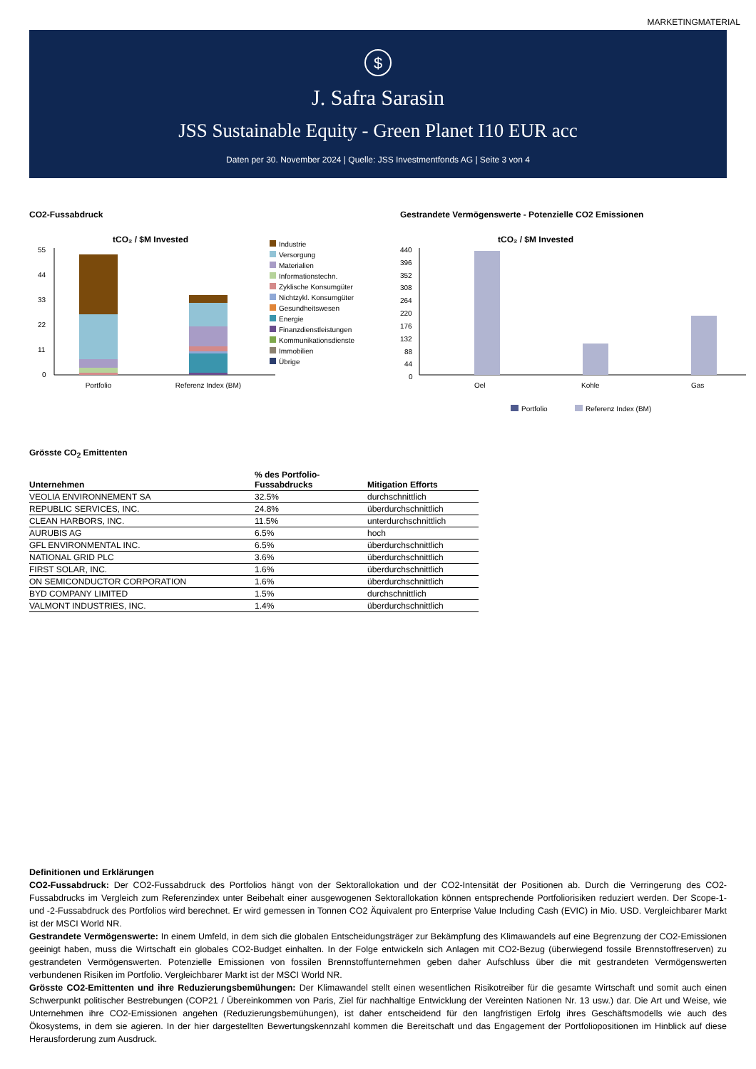MARKETINGMATERIAL
$
J. Safra Sarasin
JSS Sustainable Equity - Green Planet I10 EUR acc
Daten per 30. November 2024 | Quelle: JSS Investmentfonds AG | Seite 3 von 4
CO2-Fussabdruck
tCO₂ / $M Invested
55
44
33
22
11
0
Portfolio
Referenz Index (BM)
Industrie
Versorgung
Materialien
Informationstechn.
Zyklische Konsumgüter
Nichtzykl. Konsumgüter
Gesundheitswesen
Energie
Finanzdienstleistungen
Kommunikationsdienste
Immobilien
Übrige
Gestrandete Vermögenswerte - Potenzielle CO2 Emissionen
tCO₂ / $M Invested
440
396
352
308
264
220
176
132
88
44
0
Oel
Kohle
Gas
Portfolio
Referenz Index (BM)
Grösste CO<sub>2</sub> Emittenten
| Unternehmen | % des Portfolio- Fussabdrucks | Mitigation Efforts |
| --- | --- | --- |
| VEOLIA ENVIRONNEMENT SA | 32.5% | durchschnittlich |
| REPUBLIC SERVICES, INC. | 24.8% | überdurchschnittlich |
| CLEAN HARBORS, INC. | 11.5% | unterdurchschnittlich |
| AURUBIS AG | 6.5% | hoch |
| GFL ENVIRONMENTAL INC. | 6.5% | überdurchschnittlich |
| NATIONAL GRID PLC | 3.6% | überdurchschnittlich |
| FIRST SOLAR, INC. | 1.6% | überdurchschnittlich |
| ON SEMICONDUCTOR CORPORATION | 1.6% | überdurchschnittlich |
| BYD COMPANY LIMITED | 1.5% | durchschnittlich |
| VALMONT INDUSTRIES, INC. | 1.4% | überdurchschnittlich |
Definitionen und Erklärungen
CO2-Fussabdruck: Der CO2-Fussabdruck des Portfolios hängt von der Sektorallokation und der CO2-Intensität der Positionen ab. Durch die Verringerung des CO2-Fussabdrucks im Vergleich zum Referenzindex unter Beibehalt einer ausgewogenen Sektorallokation können entsprechende Portfoliorisiken reduziert werden. Der Scope-1- und -2-Fussabdruck des Portfolios wird berechnet. Er wird gemessen in Tonnen CO2 Äquivalent pro Enterprise Value Including Cash (EVIC) in Mio. USD. Vergleichbarer Markt ist der MSCI World NR.
Gestrandete Vermögenswerte: In einem Umfeld, in dem sich die globalen Entscheidungsträger zur Bekämpfung des Klimawandels auf eine Begrenzung der CO2-Emissionen geeinigt haben, muss die Wirtschaft ein globales CO2-Budget einhalten. In der Folge entwickeln sich Anlagen mit CO2-Bezug (überwiegend fossile Brennstoffreserven) zu gestrandeten Vermögenswerten. Potenzielle Emissionen von fossilen Brennstoffunternehmen geben daher Aufschluss über die mit gestrandeten Vermögenswerten verbundenen Risiken im Portfolio. Vergleichbarer Markt ist der MSCI World NR.
Grösste CO2-Emittenten und ihre Reduzierungsbemühungen: Der Klimawandel stellt einen wesentlichen Risikotreiber für die gesamte Wirtschaft und somit auch einen Schwerpunkt politischer Bestrebungen (COP21 / Übereinkommen von Paris, Ziel für nachhaltige Entwicklung der Vereinten Nationen Nr. 13 usw.) dar. Die Art und Weise, wie Unternehmen ihre CO2-Emissionen angehen (Reduzierungsbemühungen), ist daher entscheidend für den langfristigen Erfolg ihres Geschäftsmodells wie auch des Ökosystems, in dem sie agieren. In der hier dargestellten Bewertungskennzahl kommen die Bereitschaft und das Engagement der Portfoliopositionen im Hinblick auf diese Herausforderung zum Ausdruck.